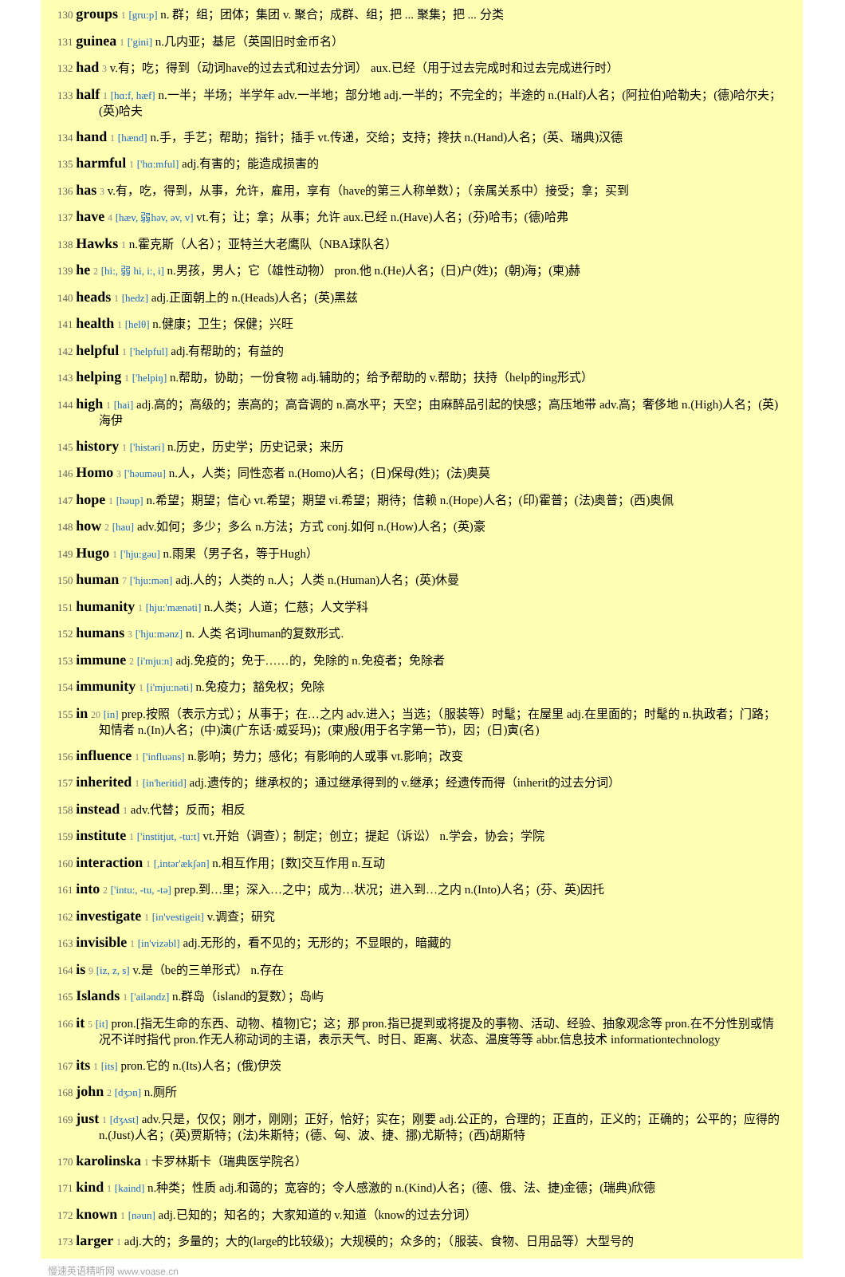130 groups 1 [gru:p] n. 群；组；团体；集团 v. 聚合；成群、组；把 ... 聚集；把 ... 分类
131 guinea 1 ['gini] n.几内亚；基尼（英国旧时金币名）
132 had 3 v.有；吃；得到（动词have的过去式和过去分词） aux.已经（用于过去完成时和过去完成进行时）
133 half 1 [hɑ:f, hæf] n.一半；半场；半学年 adv.一半地；部分地 adj.一半的；不完全的；半途的 n.(Half)人名；(阿拉伯)哈勒夫；(德)哈尔夫；(英)哈夫
134 hand 1 [hænd] n.手，手艺；帮助；指针；插手 vt.传递，交给；支持；搀扶 n.(Hand)人名；(英、瑞典)汉德
135 harmful 1 ['hɑ:mful] adj.有害的；能造成损害的
136 has 3 v.有，吃，得到，从事，允许，雇用，享有（have的第三人称单数）；（亲属关系中）接受；拿；买到
137 have 4 [hæv, 弱həv, əv, v] vt.有；让；拿；从事；允许 aux.已经 n.(Have)人名；(芬)哈韦；(德)哈弗
138 Hawks 1 n.霍克斯（人名）；亚特兰大老鹰队（NBA球队名）
139 he 2 [hi:, 弱 hi, i:, i] n.男孩，男人；它（雄性动物） pron.他 n.(He)人名；(日)户(姓)；(朝)海；(柬)赫
140 heads 1 [hedz] adj.正面朝上的 n.(Heads)人名；(英)黑兹
141 health 1 [helθ] n.健康；卫生；保健；兴旺
142 helpful 1 ['helpful] adj.有帮助的；有益的
143 helping 1 ['helpiŋ] n.帮助，协助；一份食物 adj.辅助的；给予帮助的 v.帮助；扶持（help的ing形式）
144 high 1 [hai] adj.高的；高级的；崇高的；高音调的 n.高水平；天空；由麻醉品引起的快感；高压地带 adv.高；奢侈地 n.(High)人名；(英)海伊
145 history 1 ['histəri] n.历史，历史学；历史记录；来历
146 Homo 3 ['həuməu] n.人，人类；同性恋者 n.(Homo)人名；(日)保母(姓)；(法)奥莫
147 hope 1 [həup] n.希望；期望；信心 vt.希望；期望 vi.希望；期待；信赖 n.(Hope)人名；(印)霍普；(法)奥普；(西)奥佩
148 how 2 [hau] adv.如何；多少；多么 n.方法；方式 conj.如何 n.(How)人名；(英)豪
149 Hugo 1 ['hju:gəu] n.雨果（男子名，等于Hugh）
150 human 7 ['hju:mən] adj.人的；人类的 n.人；人类 n.(Human)人名；(英)休曼
151 humanity 1 [hju:'mænəti] n.人类；人道；仁慈；人文学科
152 humans 3 ['hju:mənz] n. 人类 名词human的复数形式.
153 immune 2 [i'mju:n] adj.免疫的；免于……的，免除的 n.免疫者；免除者
154 immunity 1 [i'mju:nəti] n.免疫力；豁免权；免除
155 in 20 [in] prep.按照（表示方式）；从事于；在…之内 adv.进入；当选；（服装等）时髦；在屋里 adj.在里面的；时髦的 n.执政者；门路；知情者 n.(In)人名；(中)演(广东话·威妥玛)；(柬)殷(用于名字第一节)，因；(日)寅(名)
156 influence 1 ['influəns] n.影响；势力；感化；有影响的人或事 vt.影响；改变
157 inherited 1 [in'heritid] adj.遗传的；继承权的；通过继承得到的 v.继承；经遗传而得（inherit的过去分词）
158 instead 1 adv.代替；反而；相反
159 institute 1 ['institjut, -tu:t] vt.开始（调查）；制定；创立；提起（诉讼） n.学会，协会；学院
160 interaction 1 [,intər'ækʃən] n.相互作用；[数]交互作用 n.互动
161 into 2 ['intu:, -tu, -tə] prep.到…里；深入…之中；成为…状况；进入到…之内 n.(Into)人名；(芬、英)因托
162 investigate 1 [in'vestigeit] v.调查；研究
163 invisible 1 [in'vizəbl] adj.无形的，看不见的；无形的；不显眼的，暗藏的
164 is 9 [iz, z, s] v.是（be的三单形式） n.存在
165 Islands 1 ['ailəndz] n.群岛（island的复数）；岛屿
166 it 5 [it] pron.[指无生命的东西、动物、植物]它；这；那 pron.指已提到或将提及的事物、活动、经验、抽象观念等 pron.在不分性别或情况不详时指代 pron.作无人称动词的主语，表示天气、时日、距离、状态、温度等等 abbr.信息技术 informationtechnology
167 its 1 [its] pron.它的 n.(Its)人名；(俄)伊茨
168 john 2 [dʒɔn] n.厕所
169 just 1 [dʒʌst] adv.只是，仅仅；刚才，刚刚；正好，恰好；实在；刚要 adj.公正的，合理的；正直的，正义的；正确的；公平的；应得的 n.(Just)人名；(英)贾斯特；(法)朱斯特；(德、匈、波、捷、挪)尤斯特；(西)胡斯特
170 karolinska 1 卡罗林斯卡（瑞典医学院名）
171 kind 1 [kaind] n.种类；性质 adj.和蔼的；宽容的；令人感激的 n.(Kind)人名；(德、俄、法、捷)金德；(瑞典)欣德
172 known 1 [nəun] adj.已知的；知名的；大家知道的 v.知道（know的过去分词）
173 larger 1 adj.大的；多量的；大的(large的比较级)；大规模的；众多的；（服装、食物、日用品等）大型号的
慢速英语精听网 www.voase.cn